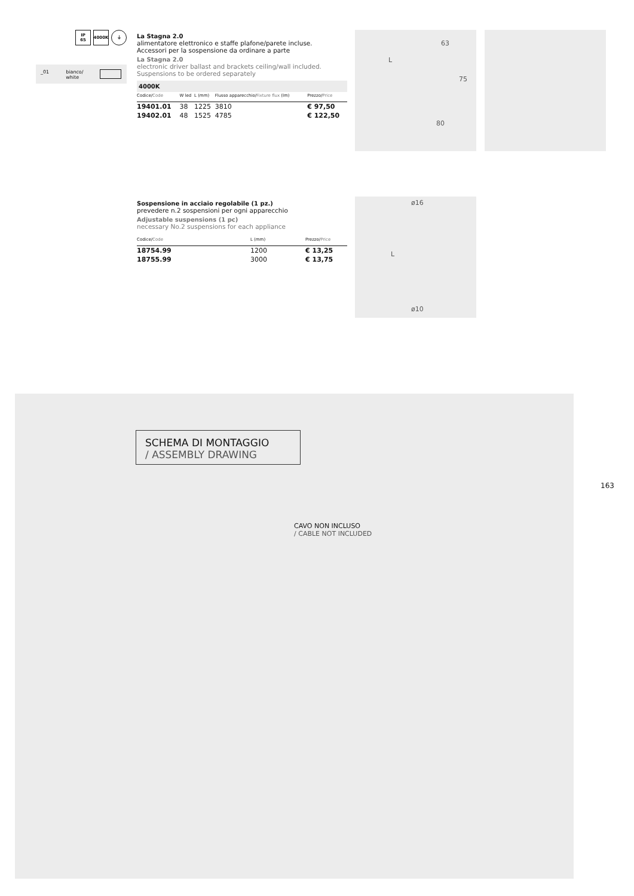IP
65
4000K ⏚
_01 bianco/
white
La Stagna 2.0
alimentatore elettronico e staffe plafone/parete incluse.
Accessori per la sospensione da ordinare a parte
La Stagna 2.0
electronic driver ballast and brackets ceiling/wall included.
Suspensions to be ordered separately
4000K
| Codice/ Code | W led | L (mm) | Flusso apparecchio/ Fixture flux (lm) | Prezzo/ Price |
| --- | --- | --- | --- | --- |
| 19401.01 | 38 | 1225 | 3810 | € 97,50 |
| 19402.01 | 48 | 1525 | 4785 | € 122,50 |
63
L
75
80
Sospensione in acciaio regolabile (1 pz.)
prevedere n.2 sospensioni per ogni apparecchio
Adjustable suspensions (1 pc)
necessary No.2 suspensions for each appliance
| Codice/ Code | L (mm) | Prezzo/ Price |
| --- | --- | --- |
| 18754.99 | 1200 | € 13,25 |
| 18755.99 | 3000 | € 13,75 |
ø16
L
ø10
SCHEMA DI MONTAGGIO
/ ASSEMBLY DRAWING
CAVO NON INCLUSO
/ CABLE NOT INCLUDED
163